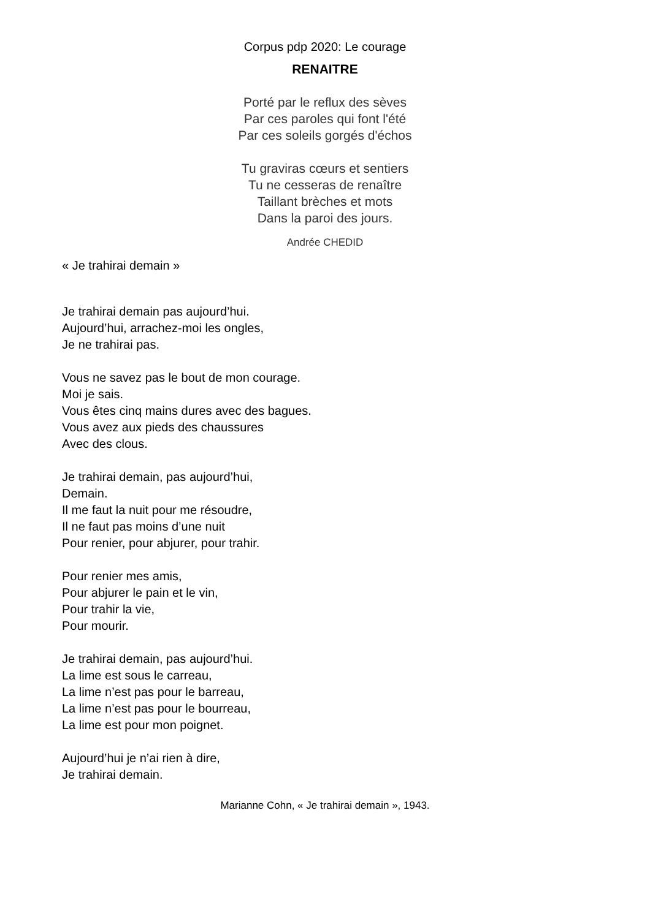Corpus pdp 2020: Le courage
RENAITRE
Porté par le reflux des sèves
Par ces paroles qui font l'été
Par ces soleils gorgés d'échos
Tu graviras cœurs et sentiers
Tu ne cesseras de renaître
Taillant brèches et mots
Dans la paroi des jours.
Andrée CHEDID
« Je trahirai demain »
Je trahirai demain pas aujourd’hui.
Aujourd’hui, arrachez-moi les ongles,
Je ne trahirai pas.
Vous ne savez pas le bout de mon courage.
Moi je sais.
Vous êtes cinq mains dures avec des bagues.
Vous avez aux pieds des chaussures
Avec des clous.
Je trahirai demain, pas aujourd’hui,
Demain.
Il me faut la nuit pour me résoudre,
Il ne faut pas moins d’une nuit
Pour renier, pour abjurer, pour trahir.
Pour renier mes amis,
Pour abjurer le pain et le vin,
Pour trahir la vie,
Pour mourir.
Je trahirai demain, pas aujourd’hui.
La lime est sous le carreau,
La lime n’est pas pour le barreau,
La lime n’est pas pour le bourreau,
La lime est pour mon poignet.
Aujourd’hui je n’ai rien à dire,
Je trahirai demain.
Marianne Cohn, « Je trahirai demain », 1943.